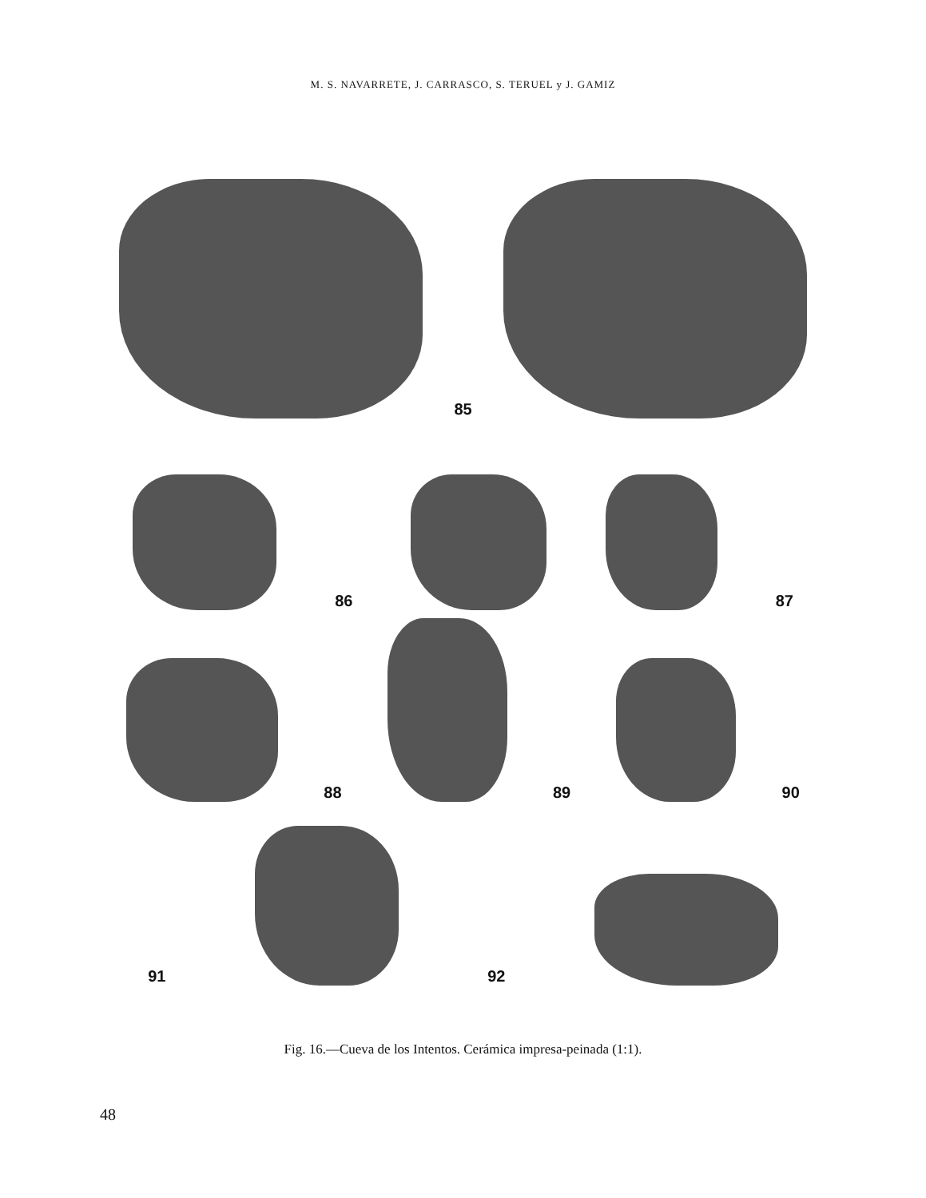M. S. NAVARRETE, J. CARRASCO, S. TERUEL y J. GAMIZ
85
86
87
88
89
90
91
92
Fig. 16.—Cueva de los Intentos. Cerámica impresa-peinada (1:1).
48